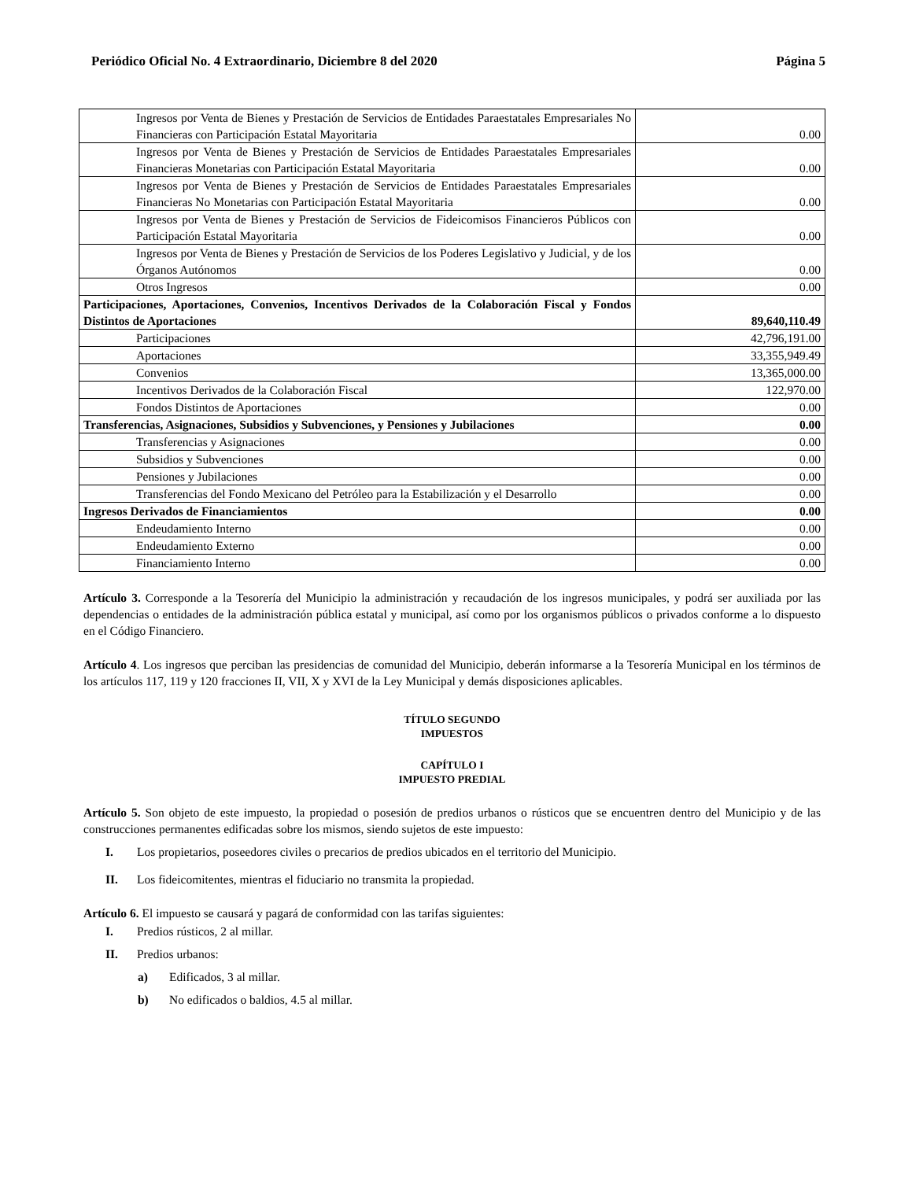Periódico Oficial No. 4 Extraordinario, Diciembre 8 del 2020 Página 5
| Ingresos por Venta de Bienes y Prestación de Servicios de Entidades Paraestatales Empresariales No Financieras con Participación Estatal Mayoritaria | 0.00 |
| Ingresos por Venta de Bienes y Prestación de Servicios de Entidades Paraestatales Empresariales Financieras Monetarias con Participación Estatal Mayoritaria | 0.00 |
| Ingresos por Venta de Bienes y Prestación de Servicios de Entidades Paraestatales Empresariales Financieras No Monetarias con Participación Estatal Mayoritaria | 0.00 |
| Ingresos por Venta de Bienes y Prestación de Servicios de Fideicomisos Financieros Públicos con Participación Estatal Mayoritaria | 0.00 |
| Ingresos por Venta de Bienes y Prestación de Servicios de los Poderes Legislativo y Judicial, y de los Órganos Autónomos | 0.00 |
| Otros Ingresos | 0.00 |
| Participaciones, Aportaciones, Convenios, Incentivos Derivados de la Colaboración Fiscal y Fondos Distintos de Aportaciones | 89,640,110.49 |
| Participaciones | 42,796,191.00 |
| Aportaciones | 33,355,949.49 |
| Convenios | 13,365,000.00 |
| Incentivos Derivados de la Colaboración Fiscal | 122,970.00 |
| Fondos Distintos de Aportaciones | 0.00 |
| Transferencias, Asignaciones, Subsidios y Subvenciones, y Pensiones y Jubilaciones | 0.00 |
| Transferencias y Asignaciones | 0.00 |
| Subsidios y Subvenciones | 0.00 |
| Pensiones y Jubilaciones | 0.00 |
| Transferencias del Fondo Mexicano del Petróleo para la Estabilización y el Desarrollo | 0.00 |
| Ingresos Derivados de Financiamientos | 0.00 |
| Endeudamiento Interno | 0.00 |
| Endeudamiento Externo | 0.00 |
| Financiamiento Interno | 0.00 |
Artículo 3. Corresponde a la Tesorería del Municipio la administración y recaudación de los ingresos municipales, y podrá ser auxiliada por las dependencias o entidades de la administración pública estatal y municipal, así como por los organismos públicos o privados conforme a lo dispuesto en el Código Financiero.
Artículo 4. Los ingresos que perciban las presidencias de comunidad del Municipio, deberán informarse a la Tesorería Municipal en los términos de los artículos 117, 119 y 120 fracciones II, VII, X y XVI de la Ley Municipal y demás disposiciones aplicables.
TÍTULO SEGUNDO
IMPUESTOS
CAPÍTULO I
IMPUESTO PREDIAL
Artículo 5. Son objeto de este impuesto, la propiedad o posesión de predios urbanos o rústicos que se encuentren dentro del Municipio y de las construcciones permanentes edificadas sobre los mismos, siendo sujetos de este impuesto:
I. Los propietarios, poseedores civiles o precarios de predios ubicados en el territorio del Municipio.
II. Los fideicomitentes, mientras el fiduciario no transmita la propiedad.
Artículo 6. El impuesto se causará y pagará de conformidad con las tarifas siguientes:
I. Predios rústicos, 2 al millar.
II. Predios urbanos:
a) Edificados, 3 al millar.
b) No edificados o baldios, 4.5 al millar.